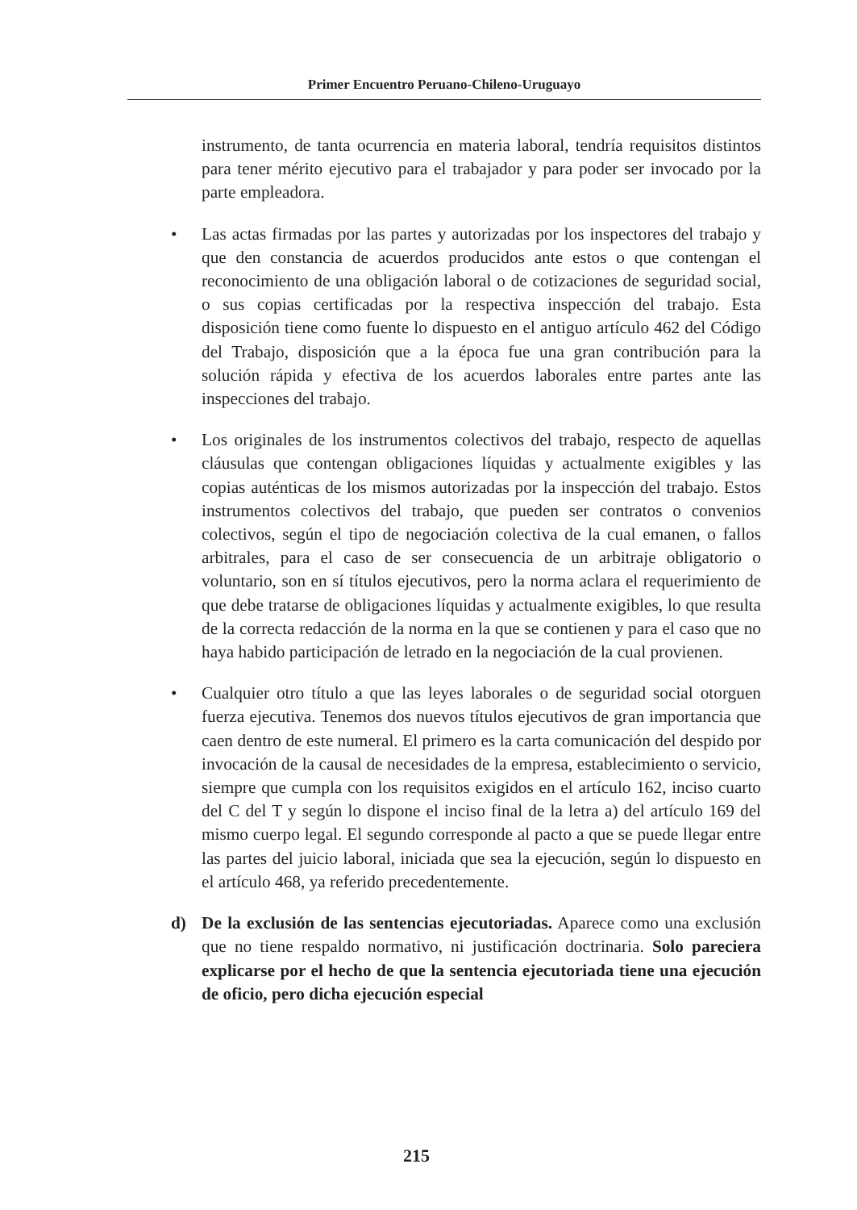Primer Encuentro Peruano-Chileno-Uruguayo
instrumento, de tanta ocurrencia en materia laboral, tendría requisitos distintos para tener mérito ejecutivo para el trabajador y para poder ser invocado por la parte empleadora.
•
Las actas firmadas por las partes y autorizadas por los inspectores del trabajo y que den constancia de acuerdos producidos ante estos o que contengan el reconocimiento de una obligación laboral o de cotizaciones de seguridad social, o sus copias certificadas por la respectiva inspección del trabajo. Esta disposición tiene como fuente lo dispuesto en el antiguo artículo 462 del Código del Trabajo, disposición que a la época fue una gran contribución para la solución rápida y efectiva de los acuerdos laborales entre partes ante las inspecciones del trabajo.
•
Los originales de los instrumentos colectivos del trabajo, respecto de aquellas cláusulas que contengan obligaciones líquidas y actualmente exigibles y las copias auténticas de los mismos autorizadas por la inspección del trabajo. Estos instrumentos colectivos del trabajo, que pueden ser contratos o convenios colectivos, según el tipo de negociación colectiva de la cual emanen, o fallos arbitrales, para el caso de ser consecuencia de un arbitraje obligatorio o voluntario, son en sí títulos ejecutivos, pero la norma aclara el requerimiento de que debe tratarse de obligaciones líquidas y actualmente exigibles, lo que resulta de la correcta redacción de la norma en la que se contienen y para el caso que no haya habido participación de letrado en la negociación de la cual provienen.
•
Cualquier otro título a que las leyes laborales o de seguridad social otorguen fuerza ejecutiva. Tenemos dos nuevos títulos ejecutivos de gran importancia que caen dentro de este numeral. El primero es la carta comunicación del despido por invocación de la causal de necesidades de la empresa, establecimiento o servicio, siempre que cumpla con los requisitos exigidos en el artículo 162, inciso cuarto del C del T y según lo dispone el inciso final de la letra a) del artículo 169 del mismo cuerpo legal. El segundo corresponde al pacto a que se puede llegar entre las partes del juicio laboral, iniciada que sea la ejecución, según lo dispuesto en el artículo 468, ya referido precedentemente.
d)
De la exclusión de las sentencias ejecutoriadas. Aparece como una exclusión que no tiene respaldo normativo, ni justificación doctrinaria. Solo pareciera explicarse por el hecho de que la sentencia ejecutoriada tiene una ejecución de oficio, pero dicha ejecución especial
215